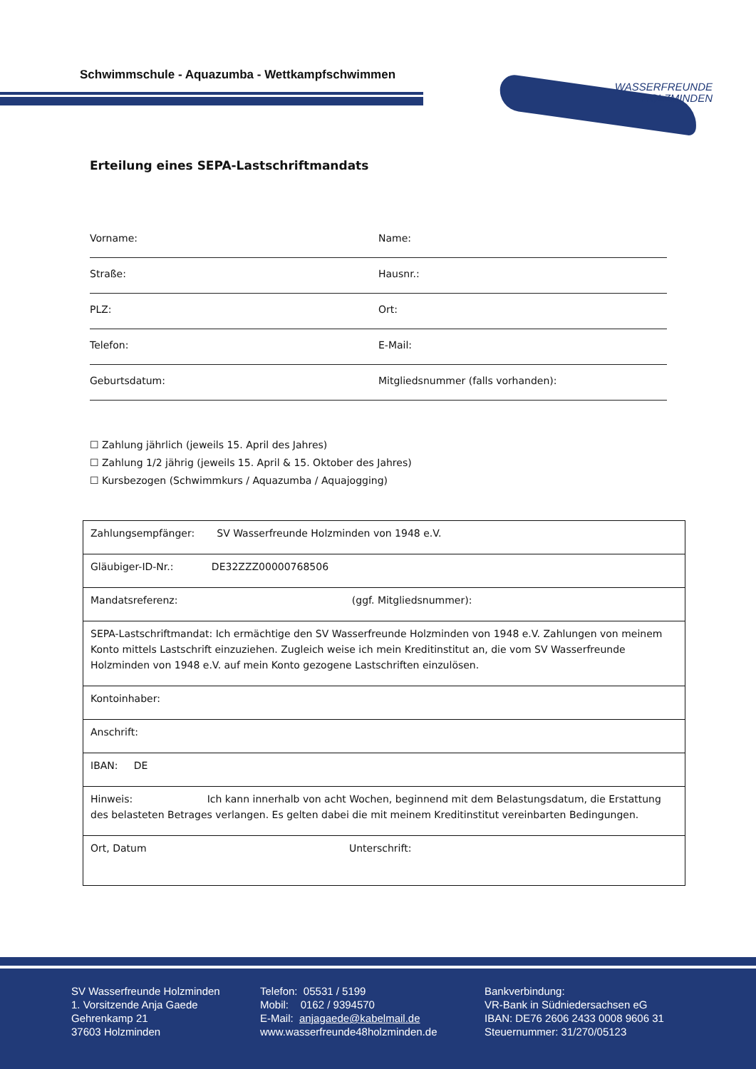Schwimmschule - Aquazumba - Wettkampfschwimmen
WASSERFREUNDE
HOLZMINDEN
Erteilung eines SEPA-Lastschriftmandats
Vorname: Name:
Straße: Hausnr.:
PLZ: Ort:
Telefon: E-Mail:
Geburtsdatum: Mitgliedsnummer (falls vorhanden):
☐ Zahlung jährlich (jeweils 15. April des Jahres)
☐ Zahlung 1/2 jährig (jeweils 15. April & 15. Oktober des Jahres)
☐ Kursbezogen (Schwimmkurs / Aquazumba / Aquajogging)
| Zahlungsempfänger: SV Wasserfreunde Holzminden von 1948 e.V. |
| Gläubiger-ID-Nr.: DE32ZZZ00000768506 |
| Mandatsreferenz: (ggf. Mitgliedsnummer): |
| SEPA-Lastschriftmandat: Ich ermächtige den SV Wasserfreunde Holzminden von 1948 e.V. Zahlungen von meinem Konto mittels Lastschrift einzuziehen. Zugleich weise ich mein Kreditinstitut an, die vom SV Wasserfreunde Holzminden von 1948 e.V. auf mein Konto gezogene Lastschriften einzulösen. |
| Kontoinhaber: |
| Anschrift: |
| IBAN: DE |
| Hinweis: Ich kann innerhalb von acht Wochen, beginnend mit dem Belastungsdatum, die Erstattung des belasteten Betrages verlangen. Es gelten dabei die mit meinem Kreditinstitut vereinbarten Bedingungen. |
| Ort, Datum Unterschrift: |
SV Wasserfreunde Holzminden
1. Vorsitzende Anja Gaede
Gehrenkamp 21
37603 Holzminden
Telefon: 05531 / 5199
Mobil: 0162 / 9394570
E-Mail: anjagaede@kabelmail.de
www.wasserfreunde48holzminden.de
Bankverbindung:
VR-Bank in Südniedersachsen eG
IBAN: DE76 2606 2433 0008 9606 31
Steuernummer: 31/270/05123